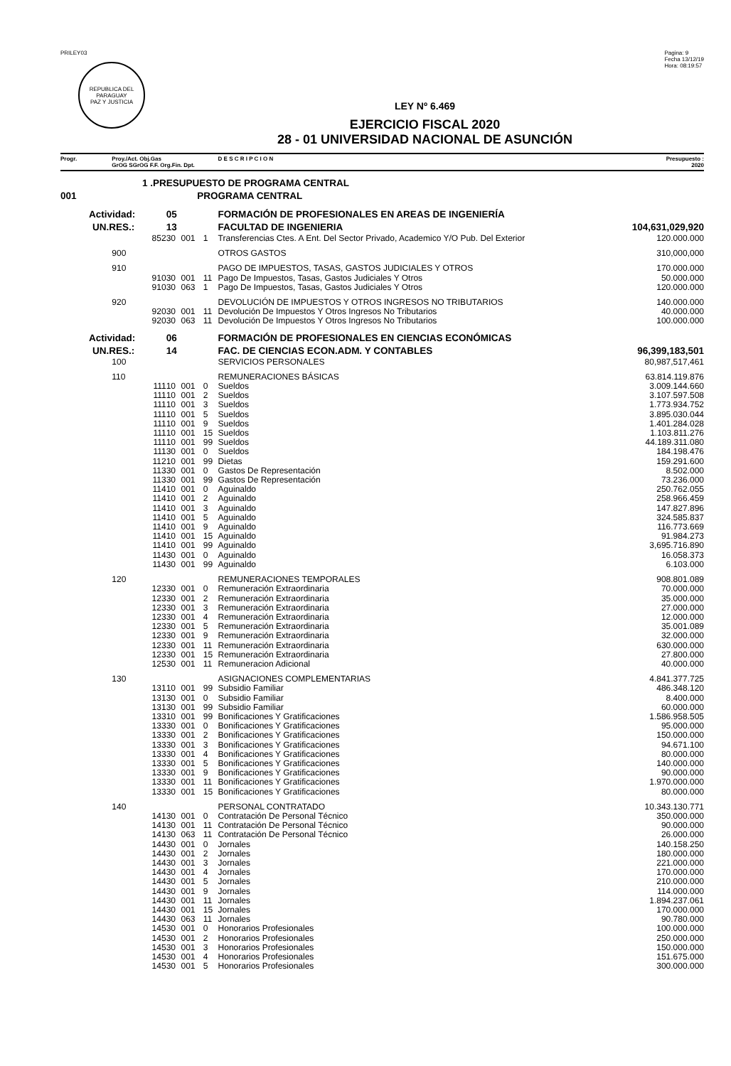PRILEY03
REPUBLICA DEL PARAGUAY
PAZ Y JUSTICIA
Pagina: 9
Fecha 13/12/19
Hora: 08:19:57
LEY Nº 6.469
EJERCICIO FISCAL 2020
28 - 01 UNIVERSIDAD NACIONAL DE ASUNCIÓN
| Progr. | Proy./Act. Obj.Gas GrOG SGrOG F.F. Org.Fin. Dpt. | | | | D E S C R I P C I O N | Presupuesto : 2020 |
| --- | --- | --- | --- | --- | --- | --- |
| 1 .PRESUPUESTO DE PROGRAMA CENTRAL | | | | | | |
| 001 | PROGRAMA CENTRAL | | | | | |
| Actividad: | | 05 | | | FORMACIÓN DE PROFESIONALES EN AREAS DE INGENIERÍA | |
| UN.RES.: | | 13 | | | FACULTAD DE INGENIERIA | 104,631,029,920 |
| | 852 | 30 | 001 | 1 | Transferencias Ctes. A Ent. Del Sector Privado, Academico Y/O Pub. Del Exterior | 120.000.000 |
| | 900 | | | | OTROS GASTOS | 310,000,000 |
| | 910 | | | | PAGO DE IMPUESTOS, TASAS, GASTOS JUDICIALES Y OTROS | 170.000.000 |
| | 910 | 30 | 001 | 11 | Pago De Impuestos, Tasas, Gastos Judiciales Y Otros | 50.000.000 |
| | 910 | 30 | 063 | 1 | Pago De Impuestos, Tasas, Gastos Judiciales Y Otros | 120.000.000 |
| | 920 | | | | DEVOLUCIÓN DE IMPUESTOS Y OTROS INGRESOS NO TRIBUTARIOS | 140.000.000 |
| | 920 | 30 | 001 | 11 | Devolución De Impuestos Y Otros Ingresos No Tributarios | 40.000.000 |
| | 920 | 30 | 063 | 11 | Devolución De Impuestos Y Otros Ingresos No Tributarios | 100.000.000 |
| Actividad: | | 06 | | | FORMACIÓN DE PROFESIONALES EN CIENCIAS ECONÓMICAS | |
| UN.RES.: | | 14 | | | FAC. DE CIENCIAS ECON.ADM. Y CONTABLES | 96,399,183,501 |
| | 100 | | | | SERVICIOS PERSONALES | 80,987,517,461 |
| | 110 | | | | REMUNERACIONES BÁSICAS | 63.814.119.876 |
| | 111 | 10 | 001 | 0 | Sueldos | 3.009.144.660 |
| | 111 | 10 | 001 | 2 | Sueldos | 3.107.597.508 |
| | 111 | 10 | 001 | 3 | Sueldos | 1.773.934.752 |
| | 111 | 10 | 001 | 5 | Sueldos | 3.895.030.044 |
| | 111 | 10 | 001 | 9 | Sueldos | 1.401.284.028 |
| | 111 | 10 | 001 | 15 | Sueldos | 1.103.811.276 |
| | 111 | 10 | 001 | 99 | Sueldos | 44.189.311.080 |
| | 111 | 30 | 001 | 0 | Sueldos | 184.198.476 |
| | 112 | 10 | 001 | 99 | Dietas | 159.291.600 |
| | 113 | 30 | 001 | 0 | Gastos De Representación | 8.502.000 |
| | 113 | 30 | 001 | 99 | Gastos De Representación | 73.236.000 |
| | 114 | 10 | 001 | 0 | Aguinaldo | 250.762.055 |
| | 114 | 10 | 001 | 2 | Aguinaldo | 258.966.459 |
| | 114 | 10 | 001 | 3 | Aguinaldo | 147.827.896 |
| | 114 | 10 | 001 | 5 | Aguinaldo | 324.585.837 |
| | 114 | 10 | 001 | 9 | Aguinaldo | 116.773.669 |
| | 114 | 10 | 001 | 15 | Aguinaldo | 91.984.273 |
| | 114 | 10 | 001 | 99 | Aguinaldo | 3,695.716.890 |
| | 114 | 30 | 001 | 0 | Aguinaldo | 16.058.373 |
| | 114 | 30 | 001 | 99 | Aguinaldo | 6.103.000 |
| | 120 | | | | REMUNERACIONES TEMPORALES | 908.801.089 |
| | 123 | 30 | 001 | 0 | Remuneración Extraordinaria | 70.000.000 |
| | 123 | 30 | 001 | 2 | Remuneración Extraordinaria | 35.000.000 |
| | 123 | 30 | 001 | 3 | Remuneración Extraordinaria | 27.000.000 |
| | 123 | 30 | 001 | 4 | Remuneración Extraordinaria | 12.000.000 |
| | 123 | 30 | 001 | 5 | Remuneración Extraordinaria | 35.001.089 |
| | 123 | 30 | 001 | 9 | Remuneración Extraordinaria | 32.000.000 |
| | 123 | 30 | 001 | 11 | Remuneración Extraordinaria | 630.000.000 |
| | 123 | 30 | 001 | 15 | Remuneración Extraordinaria | 27.800.000 |
| | 125 | 30 | 001 | 11 | Remuneracion Adicional | 40.000.000 |
| | 130 | | | | ASIGNACIONES COMPLEMENTARIAS | 4.841.377.725 |
| | 131 | 10 | 001 | 99 | Subsidio Familiar | 486.348.120 |
| | 131 | 30 | 001 | 0 | Subsidio Familiar | 8.400.000 |
| | 131 | 30 | 001 | 99 | Subsidio Familiar | 60.000.000 |
| | 133 | 10 | 001 | 99 | Bonificaciones Y Gratificaciones | 1.586.958.505 |
| | 133 | 30 | 001 | 0 | Bonificaciones Y Gratificaciones | 95.000.000 |
| | 133 | 30 | 001 | 2 | Bonificaciones Y Gratificaciones | 150.000.000 |
| | 133 | 30 | 001 | 3 | Bonificaciones Y Gratificaciones | 94.671.100 |
| | 133 | 30 | 001 | 4 | Bonificaciones Y Gratificaciones | 80.000.000 |
| | 133 | 30 | 001 | 5 | Bonificaciones Y Gratificaciones | 140.000.000 |
| | 133 | 30 | 001 | 9 | Bonificaciones Y Gratificaciones | 90.000.000 |
| | 133 | 30 | 001 | 11 | Bonificaciones Y Gratificaciones | 1.970.000.000 |
| | 133 | 30 | 001 | 15 | Bonificaciones Y Gratificaciones | 80.000.000 |
| | 140 | | | | PERSONAL CONTRATADO | 10.343.130.771 |
| | 141 | 30 | 001 | 0 | Contratación De Personal Técnico | 350.000.000 |
| | 141 | 30 | 001 | 11 | Contratación De Personal Técnico | 90.000.000 |
| | 141 | 30 | 063 | 11 | Contratación De Personal Técnico | 26.000.000 |
| | 144 | 30 | 001 | 0 | Jornales | 140.158.250 |
| | 144 | 30 | 001 | 2 | Jornales | 180.000.000 |
| | 144 | 30 | 001 | 3 | Jornales | 221.000.000 |
| | 144 | 30 | 001 | 4 | Jornales | 170.000.000 |
| | 144 | 30 | 001 | 5 | Jornales | 210.000.000 |
| | 144 | 30 | 001 | 9 | Jornales | 114.000.000 |
| | 144 | 30 | 001 | 11 | Jornales | 1.894.237.061 |
| | 144 | 30 | 001 | 15 | Jornales | 170.000.000 |
| | 144 | 30 | 063 | 11 | Jornales | 90.780.000 |
| | 145 | 30 | 001 | 0 | Honorarios Profesionales | 100.000.000 |
| | 145 | 30 | 001 | 2 | Honorarios Profesionales | 250.000.000 |
| | 145 | 30 | 001 | 3 | Honorarios Profesionales | 150.000.000 |
| | 145 | 30 | 001 | 4 | Honorarios Profesionales | 151.675.000 |
| | 145 | 30 | 001 | 5 | Honorarios Profesionales | 300.000.000 |